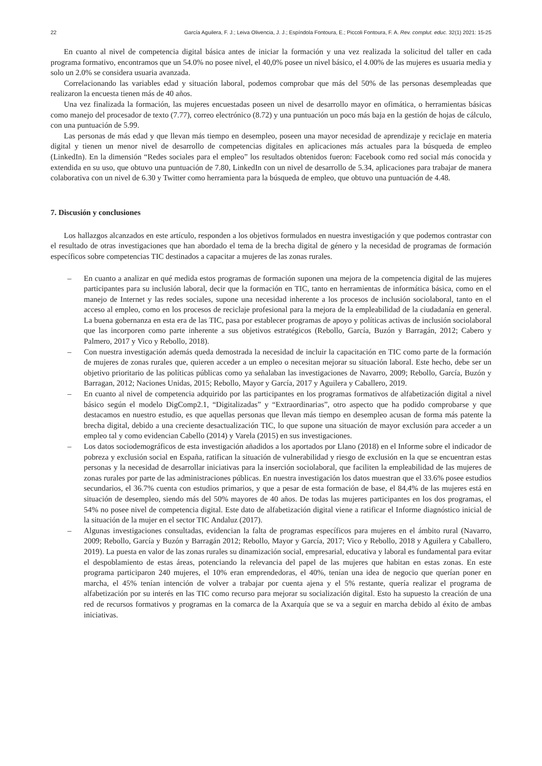22 García Aguilera, F. J.; Leiva Olivencia, J. J.; Espíndola Fontoura, E.; Piccoli Fontoura, F. A. Rev. complut. educ. 32(1) 2021: 15-25
En cuanto al nivel de competencia digital básica antes de iniciar la formación y una vez realizada la solicitud del taller en cada programa formativo, encontramos que un 54.0% no posee nivel, el 40,0% posee un nivel básico, el 4.00% de las mujeres es usuaria media y solo un 2.0% se considera usuaria avanzada.
Correlacionando las variables edad y situación laboral, podemos comprobar que más del 50% de las personas desempleadas que realizaron la encuesta tienen más de 40 años.
Una vez finalizada la formación, las mujeres encuestadas poseen un nivel de desarrollo mayor en ofimática, o herramientas básicas como manejo del procesador de texto (7.77), correo electrónico (8.72) y una puntuación un poco más baja en la gestión de hojas de cálculo, con una puntuación de 5.99.
Las personas de más edad y que llevan más tiempo en desempleo, poseen una mayor necesidad de aprendizaje y reciclaje en materia digital y tienen un menor nivel de desarrollo de competencias digitales en aplicaciones más actuales para la búsqueda de empleo (LinkedIn). En la dimensión “Redes sociales para el empleo” los resultados obtenidos fueron: Facebook como red social más conocida y extendida en su uso, que obtuvo una puntuación de 7.80, LinkedIn con un nivel de desarrollo de 5.34, aplicaciones para trabajar de manera colaborativa con un nivel de 6.30 y Twitter como herramienta para la búsqueda de empleo, que obtuvo una puntuación de 4.48.
7. Discusión y conclusiones
Los hallazgos alcanzados en este artículo, responden a los objetivos formulados en nuestra investigación y que podemos contrastar con el resultado de otras investigaciones que han abordado el tema de la brecha digital de género y la necesidad de programas de formación específicos sobre competencias TIC destinados a capacitar a mujeres de las zonas rurales.
– En cuanto a analizar en qué medida estos programas de formación suponen una mejora de la competencia digital de las mujeres participantes para su inclusión laboral, decir que la formación en TIC, tanto en herramientas de informática básica, como en el manejo de Internet y las redes sociales, supone una necesidad inherente a los procesos de inclusión sociolaboral, tanto en el acceso al empleo, como en los procesos de reciclaje profesional para la mejora de la empleabilidad de la ciudadanía en general. La buena gobernanza en esta era de las TIC, pasa por establecer programas de apoyo y políticas activas de inclusión sociolaboral que las incorporen como parte inherente a sus objetivos estratégicos (Rebollo, García, Buzón y Barragán, 2012; Cabero y Palmero, 2017 y Vico y Rebollo, 2018).
– Con nuestra investigación además queda demostrada la necesidad de incluir la capacitación en TIC como parte de la formación de mujeres de zonas rurales que, quieren acceder a un empleo o necesitan mejorar su situación laboral. Este hecho, debe ser un objetivo prioritario de las políticas públicas como ya señalaban las investigaciones de Navarro, 2009; Rebollo, García, Buzón y Barragan, 2012; Naciones Unidas, 2015; Rebollo, Mayor y García, 2017 y Aguilera y Caballero, 2019.
– En cuanto al nivel de competencia adquirido por las participantes en los programas formativos de alfabetización digital a nivel básico según el modelo DigComp2.1, “Digitalizadas” y “Extraordinarias”, otro aspecto que ha podido comprobarse y que destacamos en nuestro estudio, es que aquellas personas que llevan más tiempo en desempleo acusan de forma más patente la brecha digital, debido a una creciente desactualización TIC, lo que supone una situación de mayor exclusión para acceder a un empleo tal y como evidencian Cabello (2014) y Varela (2015) en sus investigaciones.
– Los datos sociodemográficos de esta investigación añadidos a los aportados por Llano (2018) en el Informe sobre el indicador de pobreza y exclusión social en España, ratifican la situación de vulnerabilidad y riesgo de exclusión en la que se encuentran estas personas y la necesidad de desarrollar iniciativas para la inserción sociolaboral, que faciliten la empleabilidad de las mujeres de zonas rurales por parte de las administraciones públicas. En nuestra investigación los datos muestran que el 33.6% posee estudios secundarios, el 36.7% cuenta con estudios primarios, y que a pesar de esta formación de base, el 84,4% de las mujeres está en situación de desempleo, siendo más del 50% mayores de 40 años. De todas las mujeres participantes en los dos programas, el 54% no posee nivel de competencia digital. Este dato de alfabetización digital viene a ratificar el Informe diagnóstico inicial de la situación de la mujer en el sector TIC Andaluz (2017).
– Algunas investigaciones consultadas, evidencian la falta de programas específicos para mujeres en el ámbito rural (Navarro, 2009; Rebollo, García y Buzón y Barragán 2012; Rebollo, Mayor y García, 2017; Vico y Rebollo, 2018 y Aguilera y Caballero, 2019). La puesta en valor de las zonas rurales su dinamización social, empresarial, educativa y laboral es fundamental para evitar el despoblamiento de estas áreas, potenciando la relevancia del papel de las mujeres que habitan en estas zonas. En este programa participaron 240 mujeres, el 10% eran emprendedoras, el 40%, tenían una idea de negocio que querían poner en marcha, el 45% tenían intención de volver a trabajar por cuenta ajena y el 5% restante, quería realizar el programa de alfabetización por su interés en las TIC como recurso para mejorar su socialización digital. Esto ha supuesto la creación de una red de recursos formativos y programas en la comarca de la Axarquía que se va a seguir en marcha debido al éxito de ambas iniciativas.